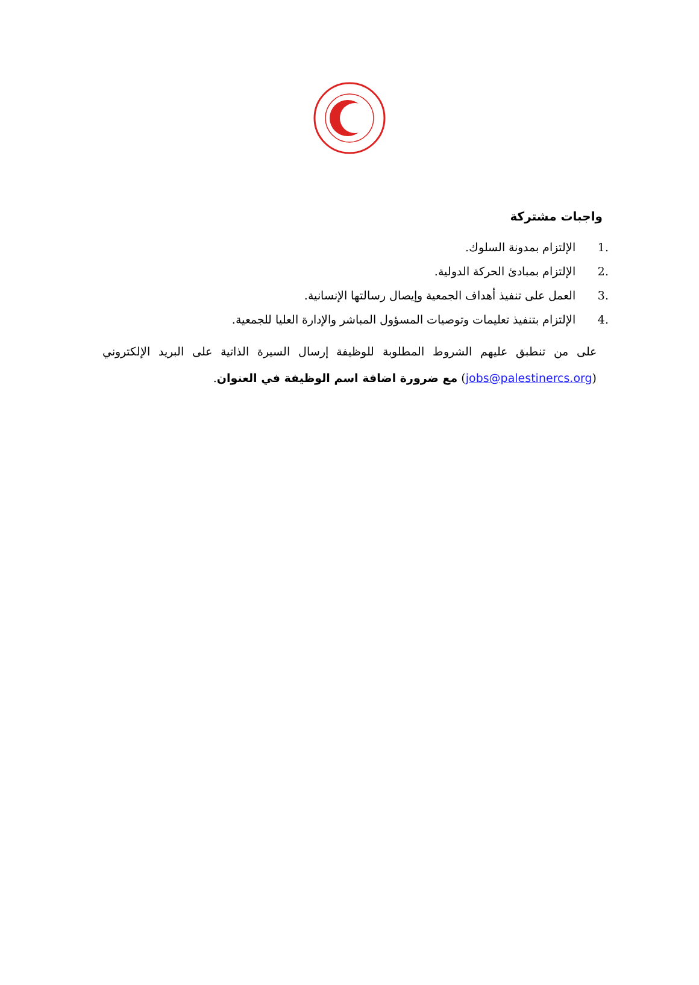واجبات مشتركة
.1 الإلتزام بمدونة السلوك.
.2 الإلتزام بمبادئ الحركة الدولية.
.3 العمل على تنفيذ أهداف الجمعية وإيصال رسالتها الإنسانية.
.4 الإلتزام بتنفيذ تعليمات وتوصيات المسؤول المباشر والإدارة العليا للجمعية.
على من تنطبق عليهم الشروط المطلوبة للوظيفة إرسال السيرة الذاتية على البريد الإلكتروني (jobs@palestinercs.org) مع ضرورة اضافة اسم الوظيفة في العنوان.